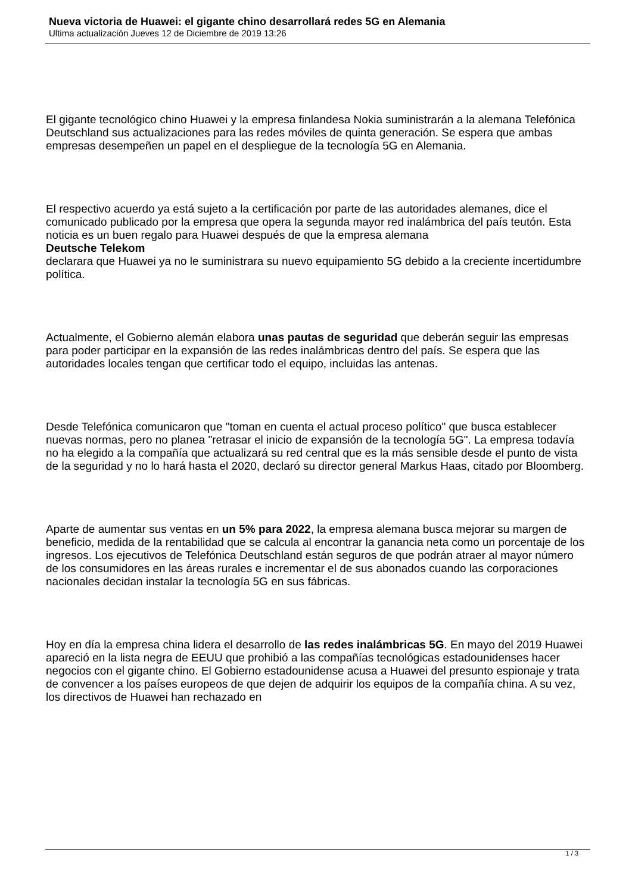Nueva victoria de Huawei: el gigante chino desarrollará redes 5G en Alemania
Ultima actualización Jueves 12 de Diciembre de 2019 13:26
El gigante tecnológico chino Huawei y la empresa finlandesa Nokia suministrarán a la alemana Telefónica Deutschland sus actualizaciones para las redes móviles de quinta generación. Se espera que ambas empresas desempeñen un papel en el despliegue de la tecnología 5G en Alemania.
El respectivo acuerdo ya está sujeto a la certificación por parte de las autoridades alemanes, dice el comunicado publicado por la empresa que opera la segunda mayor red inalámbrica del país teutón. Esta noticia es un buen regalo para Huawei después de que la empresa alemana
Deutsche Telekom
declarara que Huawei ya no le suministrara su nuevo equipamiento 5G debido a la creciente incertidumbre política.
Actualmente, el Gobierno alemán elabora unas pautas de seguridad que deberán seguir las empresas para poder participar en la expansión de las redes inalámbricas dentro del país. Se espera que las autoridades locales tengan que certificar todo el equipo, incluidas las antenas.
Desde Telefónica comunicaron que "toman en cuenta el actual proceso político" que busca establecer nuevas normas, pero no planea "retrasar el inicio de expansión de la tecnología 5G". La empresa todavía no ha elegido a la compañía que actualizará su red central que es la más sensible desde el punto de vista de la seguridad y no lo hará hasta el 2020, declaró su director general Markus Haas, citado por Bloomberg.
Aparte de aumentar sus ventas en un 5% para 2022, la empresa alemana busca mejorar su margen de beneficio, medida de la rentabilidad que se calcula al encontrar la ganancia neta como un porcentaje de los ingresos. Los ejecutivos de Telefónica Deutschland están seguros de que podrán atraer al mayor número de los consumidores en las áreas rurales e incrementar el de sus abonados cuando las corporaciones nacionales decidan instalar la tecnología 5G en sus fábricas.
Hoy en día la empresa china lidera el desarrollo de las redes inalámbricas 5G. En mayo del 2019 Huawei apareció en la lista negra de EEUU que prohibió a las compañías tecnológicas estadounidenses hacer negocios con el gigante chino. El Gobierno estadounidense acusa a Huawei del presunto espionaje y trata de convencer a los países europeos de que dejen de adquirir los equipos de la compañía china. A su vez, los directivos de Huawei han rechazado en
1 / 3